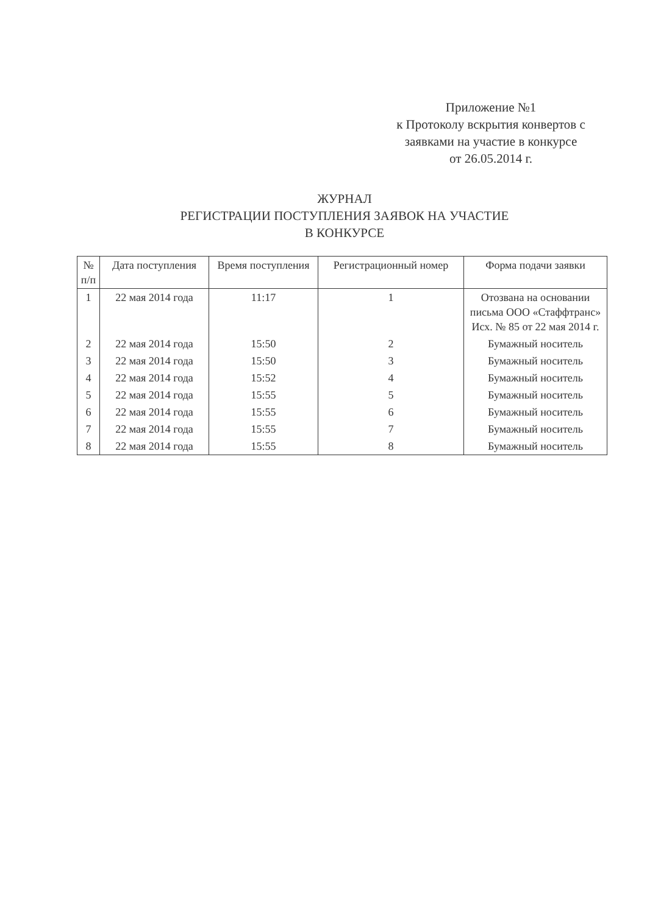Приложение №1
к Протоколу вскрытия конвертов с
заявками на участие в конкурсе
от 26.05.2014 г.
ЖУРНАЛ
РЕГИСТРАЦИИ ПОСТУПЛЕНИЯ ЗАЯВОК НА УЧАСТИЕ
В КОНКУРСЕ
| № п/п | Дата поступления | Время поступления | Регистрационный номер | Форма подачи заявки |
| --- | --- | --- | --- | --- |
| 1 | 22 мая 2014 года | 11:17 | 1 | Отозвана на основании письма ООО «Стаффтранс» Исх. № 85 от 22 мая 2014 г. |
| 2 | 22 мая 2014 года | 15:50 | 2 | Бумажный носитель |
| 3 | 22 мая 2014 года | 15:50 | 3 | Бумажный носитель |
| 4 | 22 мая 2014 года | 15:52 | 4 | Бумажный носитель |
| 5 | 22 мая 2014 года | 15:55 | 5 | Бумажный носитель |
| 6 | 22 мая 2014 года | 15:55 | 6 | Бумажный носитель |
| 7 | 22 мая 2014 года | 15:55 | 7 | Бумажный носитель |
| 8 | 22 мая 2014 года | 15:55 | 8 | Бумажный носитель |